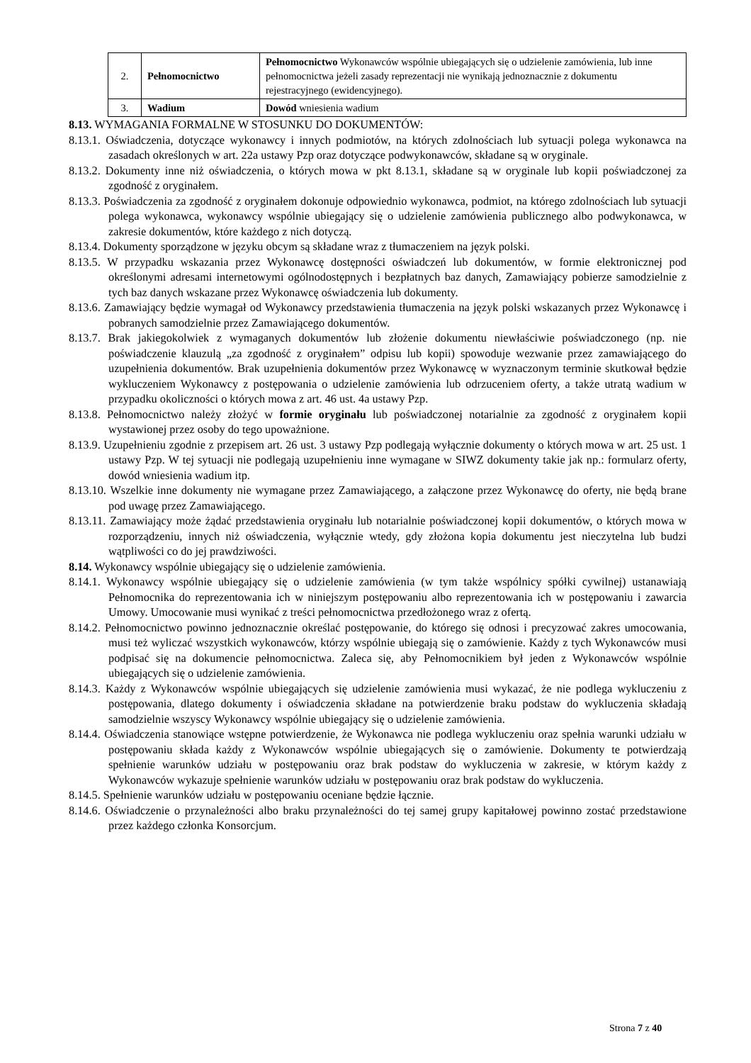| 2. | Pełnomocnictwo | Pełnomocnictwo Wykonawców wspólnie ubiegających się o udzielenie zamówienia, lub inne pełnomocnictwa jeżeli zasady reprezentacji nie wynikają jednoznacznie z dokumentu rejestracyjnego (ewidencyjnego). |
| 3. | Wadium | Dowód wniesienia wadium |
8.13. WYMAGANIA FORMALNE W STOSUNKU DO DOKUMENTÓW:
8.13.1. Oświadczenia, dotyczące wykonawcy i innych podmiotów, na których zdolnościach lub sytuacji polega wykonawca na zasadach określonych w art. 22a ustawy Pzp oraz dotyczące podwykonawców, składane są w oryginale.
8.13.2. Dokumenty inne niż oświadczenia, o których mowa w pkt 8.13.1, składane są w oryginale lub kopii poświadczonej za zgodność z oryginałem.
8.13.3. Poświadczenia za zgodność z oryginałem dokonuje odpowiednio wykonawca, podmiot, na którego zdolnościach lub sytuacji polega wykonawca, wykonawcy wspólnie ubiegający się o udzielenie zamówienia publicznego albo podwykonawca, w zakresie dokumentów, które każdego z nich dotyczą.
8.13.4. Dokumenty sporządzone w języku obcym są składane wraz z tłumaczeniem na język polski.
8.13.5. W przypadku wskazania przez Wykonawcę dostępności oświadczeń lub dokumentów, w formie elektronicznej pod określonymi adresami internetowymi ogólnodostępnych i bezpłatnych baz danych, Zamawiający pobierze samodzielnie z tych baz danych wskazane przez Wykonawcę oświadczenia lub dokumenty.
8.13.6. Zamawiający będzie wymagał od Wykonawcy przedstawienia tłumaczenia na język polski wskazanych przez Wykonawcę i pobranych samodzielnie przez Zamawiającego dokumentów.
8.13.7. Brak jakiegokolwiek z wymaganych dokumentów lub złożenie dokumentu niewłaściwie poświadczonego (np. nie poświadczenie klauzulą „za zgodność z oryginałem” odpisu lub kopii) spowoduje wezwanie przez zamawiającego do uzupełnienia dokumentów. Brak uzupełnienia dokumentów przez Wykonawcę w wyznaczonym terminie skutkował będzie wykluczeniem Wykonawcy z postępowania o udzielenie zamówienia lub odrzuceniem oferty, a także utratą wadium w przypadku okoliczności o których mowa z art. 46 ust. 4a ustawy Pzp.
8.13.8. Pełnomocnictwo należy złożyć w formie oryginału lub poświadczonej notarialnie za zgodność z oryginałem kopii wystawionej przez osoby do tego upoważnione.
8.13.9. Uzupełnieniu zgodnie z przepisem art. 26 ust. 3 ustawy Pzp podlegają wyłącznie dokumenty o których mowa w art. 25 ust. 1 ustawy Pzp. W tej sytuacji nie podlegają uzupełnieniu inne wymagane w SIWZ dokumenty takie jak np.: formularz oferty, dowód wniesienia wadium itp.
8.13.10. Wszelkie inne dokumenty nie wymagane przez Zamawiającego, a załączone przez Wykonawcę do oferty, nie będą brane pod uwagę przez Zamawiającego.
8.13.11. Zamawiający może żądać przedstawienia oryginału lub notarialnie poświadczonej kopii dokumentów, o których mowa w rozporządzeniu, innych niż oświadczenia, wyłącznie wtedy, gdy złożona kopia dokumentu jest nieczytelna lub budzi wątpliwości co do jej prawdziwości.
8.14. Wykonawcy wspólnie ubiegający się o udzielenie zamówienia.
8.14.1. Wykonawcy wspólnie ubiegający się o udzielenie zamówienia (w tym także wspólnicy spółki cywilnej) ustanawiają Pełnomocnika do reprezentowania ich w niniejszym postępowaniu albo reprezentowania ich w postępowaniu i zawarcia Umowy. Umocowanie musi wynikać z treści pełnomocnictwa przedłożonego wraz z ofertą.
8.14.2. Pełnomocnictwo powinno jednoznacznie określać postępowanie, do którego się odnosi i precyzować zakres umocowania, musi też wyliczać wszystkich wykonawców, którzy wspólnie ubiegają się o zamówienie. Każdy z tych Wykonawców musi podpisać się na dokumencie pełnomocnictwa. Zaleca się, aby Pełnomocnikiem był jeden z Wykonawców wspólnie ubiegających się o udzielenie zamówienia.
8.14.3. Każdy z Wykonawców wspólnie ubiegających się udzielenie zamówienia musi wykazać, że nie podlega wykluczeniu z postępowania, dlatego dokumenty i oświadczenia składane na potwierdzenie braku podstaw do wykluczenia składają samodzielnie wszyscy Wykonawcy wspólnie ubiegający się o udzielenie zamówienia.
8.14.4. Oświadczenia stanowiące wstępne potwierdzenie, że Wykonawca nie podlega wykluczeniu oraz spełnia warunki udziału w postępowaniu składa każdy z Wykonawców wspólnie ubiegających się o zamówienie. Dokumenty te potwierdzają spełnienie warunków udziału w postępowaniu oraz brak podstaw do wykluczenia w zakresie, w którym każdy z Wykonawców wykazuje spełnienie warunków udziału w postępowaniu oraz brak podstaw do wykluczenia.
8.14.5. Spełnienie warunków udziału w postępowaniu oceniane będzie łącznie.
8.14.6. Oświadczenie o przynależności albo braku przynależności do tej samej grupy kapitałowej powinno zostać przedstawione przez każdego członka Konsorcjum.
Strona 7 z 40